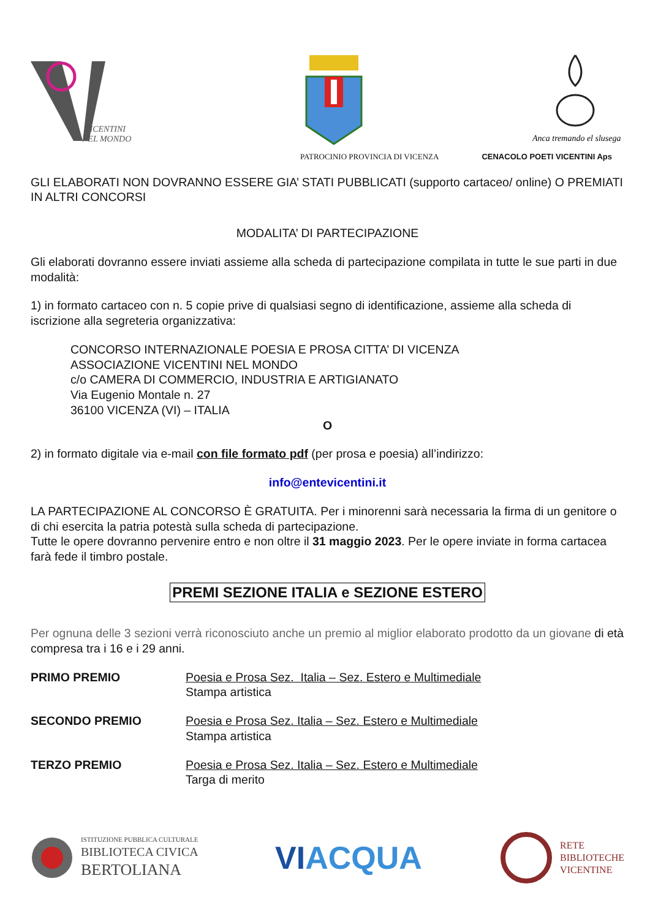VICENTINI
NEL MONDO
Anca tremando el slusega
PATROCINIO PROVINCIA DI VICENZA CENACOLO POETI VICENTINI Aps
GLI ELABORATI NON DOVRANNO ESSERE GIA’ STATI PUBBLICATI (supporto cartaceo/ online) O PREMIATI IN ALTRI CONCORSI
MODALITA’ DI PARTECIPAZIONE
Gli elaborati dovranno essere inviati assieme alla scheda di partecipazione compilata in tutte le sue parti in due modalità:
1) in formato cartaceo con n. 5 copie prive di qualsiasi segno di identificazione, assieme alla scheda di iscrizione alla segreteria organizzativa:
CONCORSO INTERNAZIONALE POESIA E PROSA CITTA’ DI VICENZA
ASSOCIAZIONE VICENTINI NEL MONDO
c/o CAMERA DI COMMERCIO, INDUSTRIA E ARTIGIANATO
Via Eugenio Montale n. 27
36100 VICENZA (VI) – ITALIA
O
2) in formato digitale via e-mail con file formato pdf (per prosa e poesia) all’indirizzo:
info@entevicentini.it
LA PARTECIPAZIONE AL CONCORSO È GRATUITA. Per i minorenni sarà necessaria la firma di un genitore o di chi esercita la patria potestà sulla scheda di partecipazione.
Tutte le opere dovranno pervenire entro e non oltre il 31 maggio 2023. Per le opere inviate in forma cartacea farà fede il timbro postale.
PREMI SEZIONE ITALIA e SEZIONE ESTERO
Per ognuna delle 3 sezioni verrà riconosciuto anche un premio al miglior elaborato prodotto da un giovane di età compresa tra i 16 e i 29 anni.
PRIMO PREMIO Poesia e Prosa Sez. Italia – Sez. Estero e Multimediale
Stampa artistica
SECONDO PREMIO Poesia e Prosa Sez. Italia – Sez. Estero e Multimediale
Stampa artistica
TERZO PREMIO Poesia e Prosa Sez. Italia – Sez. Estero e Multimediale
Targa di merito
ISTITUZIONE PUBBLICA CULTURALE
BIBLIOTECA CIVICA
BERTOLIANA
VIACQUA
RETE
BIBLIOTECHE
VICENTINE